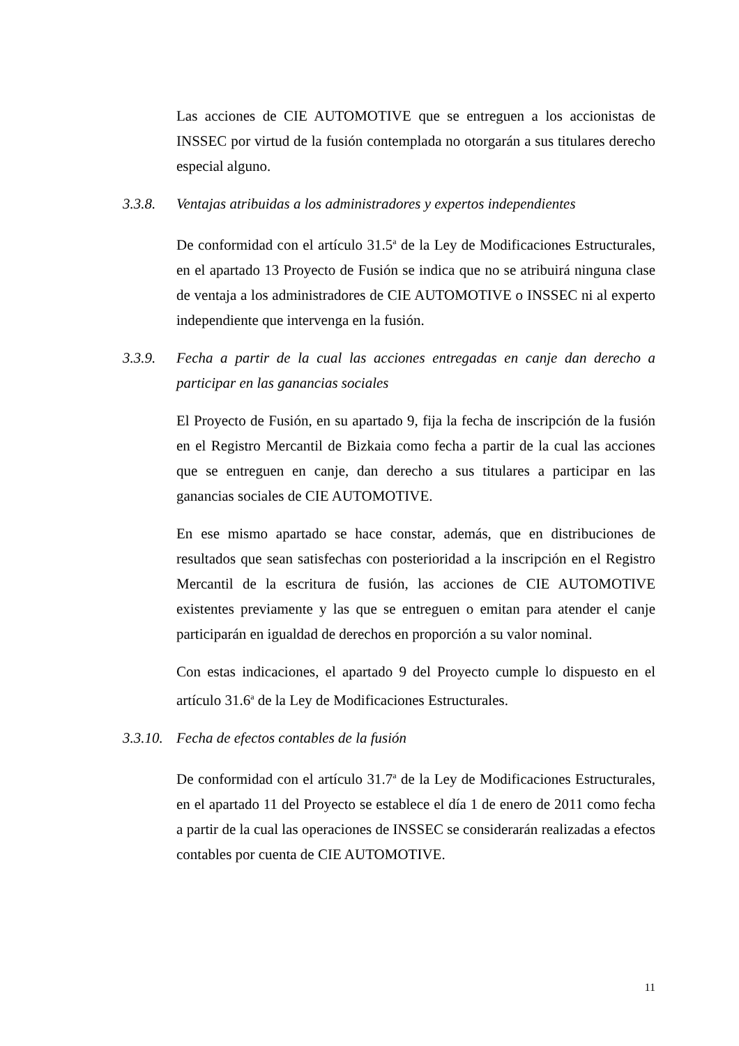Las acciones de CIE AUTOMOTIVE que se entreguen a los accionistas de INSSEC por virtud de la fusión contemplada no otorgarán a sus titulares derecho especial alguno.
3.3.8. Ventajas atribuidas a los administradores y expertos independientes
De conformidad con el artículo 31.5<sup>a</sup> de la Ley de Modificaciones Estructurales, en el apartado 13 Proyecto de Fusión se indica que no se atribuirá ninguna clase de ventaja a los administradores de CIE AUTOMOTIVE o INSSEC ni al experto independiente que intervenga en la fusión.
3.3.9. Fecha a partir de la cual las acciones entregadas en canje dan derecho a participar en las ganancias sociales
El Proyecto de Fusión, en su apartado 9, fija la fecha de inscripción de la fusión en el Registro Mercantil de Bizkaia como fecha a partir de la cual las acciones que se entreguen en canje, dan derecho a sus titulares a participar en las ganancias sociales de CIE AUTOMOTIVE.
En ese mismo apartado se hace constar, además, que en distribuciones de resultados que sean satisfechas con posterioridad a la inscripción en el Registro Mercantil de la escritura de fusión, las acciones de CIE AUTOMOTIVE existentes previamente y las que se entreguen o emitan para atender el canje participarán en igualdad de derechos en proporción a su valor nominal.
Con estas indicaciones, el apartado 9 del Proyecto cumple lo dispuesto en el artículo 31.6<sup>a</sup> de la Ley de Modificaciones Estructurales.
3.3.10. Fecha de efectos contables de la fusión
De conformidad con el artículo 31.7<sup>a</sup> de la Ley de Modificaciones Estructurales, en el apartado 11 del Proyecto se establece el día 1 de enero de 2011 como fecha a partir de la cual las operaciones de INSSEC se considerarán realizadas a efectos contables por cuenta de CIE AUTOMOTIVE.
11